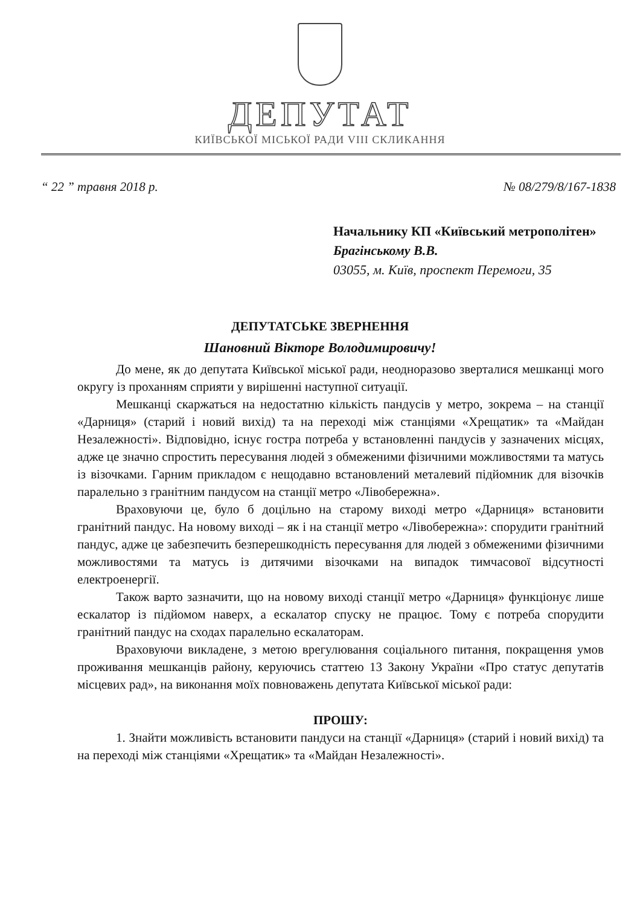ДЕПУТАТ
КИЇВСЬКОЇ МІСЬКОЇ РАДИ VIII СКЛИКАННЯ
“ 22 ” травня 2018 р. № 08/279/8/167-1838
Начальнику КП «Київський метрополітен»
Брагінському В.В.
03055, м. Київ, проспект Перемоги, 35
ДЕПУТАТСЬКЕ ЗВЕРНЕННЯ
Шановний Вікторе Володимировичу!
До мене, як до депутата Київської міської ради, неодноразово зверталися мешканці мого округу із проханням сприяти у вирішенні наступної ситуації.
Мешканці скаржаться на недостатню кількість пандусів у метро, зокрема – на станції «Дарниця» (старий і новий вихід) та на переході між станціями «Хрещатик» та «Майдан Незалежності». Відповідно, існує гостра потреба у встановленні пандусів у зазначених місцях, адже це значно спростить пересування людей з обмеженими фізичними можливостями та матусь із візочками. Гарним прикладом є нещодавно встановлений металевий підйомник для візочків паралельно з гранітним пандусом на станції метро «Лівобережна».
Враховуючи це, було б доцільно на старому виході метро «Дарниця» встановити гранітний пандус. На новому виході – як і на станції метро «Лівобережна»: спорудити гранітний пандус, адже це забезпечить безперешкодність пересування для людей з обмеженими фізичними можливостями та матусь із дитячими візочками на випадок тимчасової відсутності електроенергії.
Також варто зазначити, що на новому виході станції метро «Дарниця» функціонує лише ескалатор із підйомом наверх, а ескалатор спуску не працює. Тому є потреба спорудити гранітний пандус на сходах паралельно ескалаторам.
Враховуючи викладене, з метою врегулювання соціального питання, покращення умов проживання мешканців району, керуючись статтею 13 Закону України «Про статус депутатів місцевих рад», на виконання моїх повноважень депутата Київської міської ради:
ПРОШУ:
1. Знайти можливість встановити пандуси на станції «Дарниця» (старий і новий вихід) та на переході між станціями «Хрещатик» та «Майдан Незалежності».